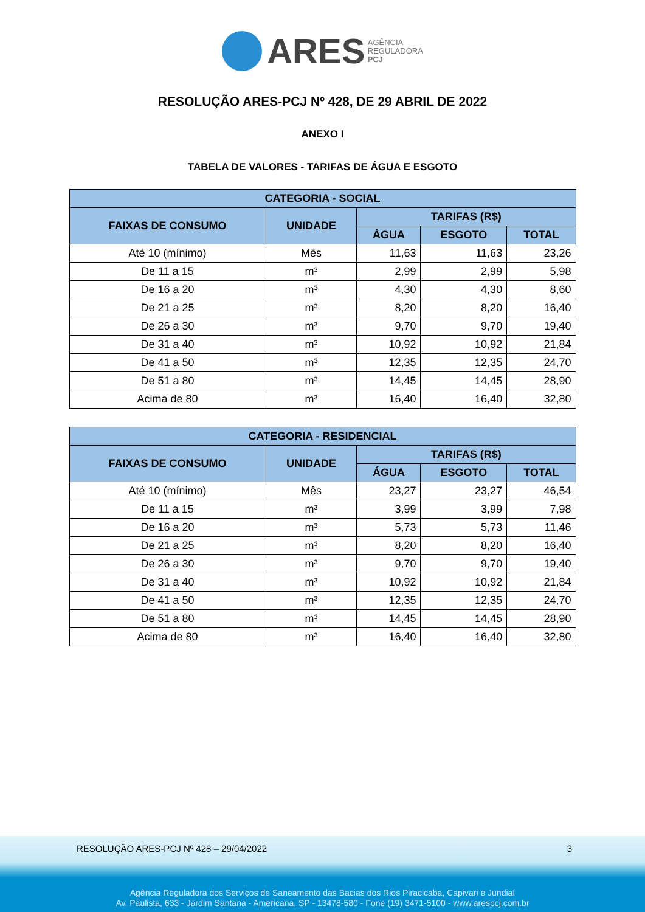ARES AGÊNCIA
REGULADORA
PCJ
RESOLUÇÃO ARES-PCJ Nº 428, DE 29 ABRIL DE 2022
ANEXO I
TABELA DE VALORES - TARIFAS DE ÁGUA E ESGOTO
| CATEGORIA - SOCIAL | | | | |
| --- | --- | --- | --- | --- |
| FAIXAS DE CONSUMO | UNIDADE | TARIFAS (R$) | | |
| | | ÁGUA | ESGOTO | TOTAL |
| Até 10 (mínimo) | Mês | 11,63 | 11,63 | 23,26 |
| De 11 a 15 | m³ | 2,99 | 2,99 | 5,98 |
| De 16 a 20 | m³ | 4,30 | 4,30 | 8,60 |
| De 21 a 25 | m³ | 8,20 | 8,20 | 16,40 |
| De 26 a 30 | m³ | 9,70 | 9,70 | 19,40 |
| De 31 a 40 | m³ | 10,92 | 10,92 | 21,84 |
| De 41 a 50 | m³ | 12,35 | 12,35 | 24,70 |
| De 51 a 80 | m³ | 14,45 | 14,45 | 28,90 |
| Acima de 80 | m³ | 16,40 | 16,40 | 32,80 |
| CATEGORIA - RESIDENCIAL | | | | |
| --- | --- | --- | --- | --- |
| FAIXAS DE CONSUMO | UNIDADE | TARIFAS (R$) | | |
| | | ÁGUA | ESGOTO | TOTAL |
| Até 10 (mínimo) | Mês | 23,27 | 23,27 | 46,54 |
| De 11 a 15 | m³ | 3,99 | 3,99 | 7,98 |
| De 16 a 20 | m³ | 5,73 | 5,73 | 11,46 |
| De 21 a 25 | m³ | 8,20 | 8,20 | 16,40 |
| De 26 a 30 | m³ | 9,70 | 9,70 | 19,40 |
| De 31 a 40 | m³ | 10,92 | 10,92 | 21,84 |
| De 41 a 50 | m³ | 12,35 | 12,35 | 24,70 |
| De 51 a 80 | m³ | 14,45 | 14,45 | 28,90 |
| Acima de 80 | m³ | 16,40 | 16,40 | 32,80 |
RESOLUÇÃO ARES-PCJ Nº 428 – 29/04/2022 3
Agência Reguladora dos Serviços de Saneamento das Bacias dos Rios Piracicaba, Capivari e Jundiaí
Av. Paulista, 633 - Jardim Santana - Americana, SP - 13478-580 - Fone (19) 3471-5100 - www.arespcj.com.br